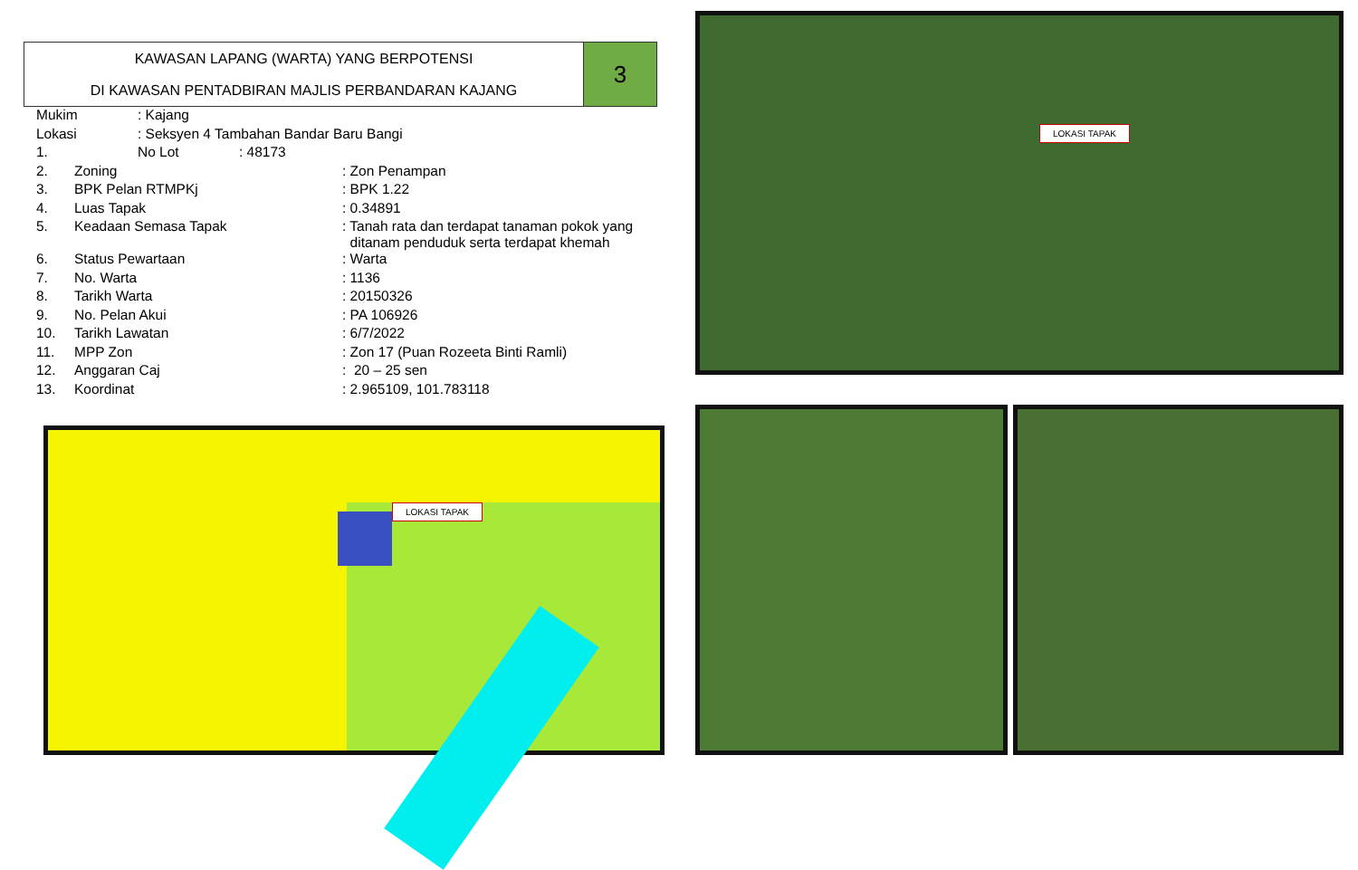KAWASAN LAPANG (WARTA) YANG BERPOTENSI
DI KAWASAN PENTADBIRAN MAJLIS PERBANDARAN KAJANG
3
| Mukim | : Kajang | |
| Lokasi | : Seksyen 4 Tambahan Bandar Baru Bangi | |
| 1. | No Lot | : 48173 |
| 2. | Zoning | : Zon Penampan |
| 3. | BPK Pelan RTMPKj | : BPK 1.22 |
| 4. | Luas Tapak | : 0.34891 |
| 5. | Keadaan Semasa Tapak | : Tanah rata dan terdapat tanaman pokok yang ditanam penduduk serta terdapat khemah |
| 6. | Status Pewartaan | : Warta |
| 7. | No. Warta | : 1136 |
| 8. | Tarikh Warta | : 20150326 |
| 9. | No. Pelan Akui | : PA 106926 |
| 10. | Tarikh Lawatan | : 6/7/2022 |
| 11. | MPP Zon | : Zon 17 (Puan Rozeeta Binti Ramli) |
| 12. | Anggaran Caj | : 20 – 25 sen |
| 13. | Koordinat | : 2.965109, 101.783118 |
LOKASI TAPAK
LOKASI TAPAK